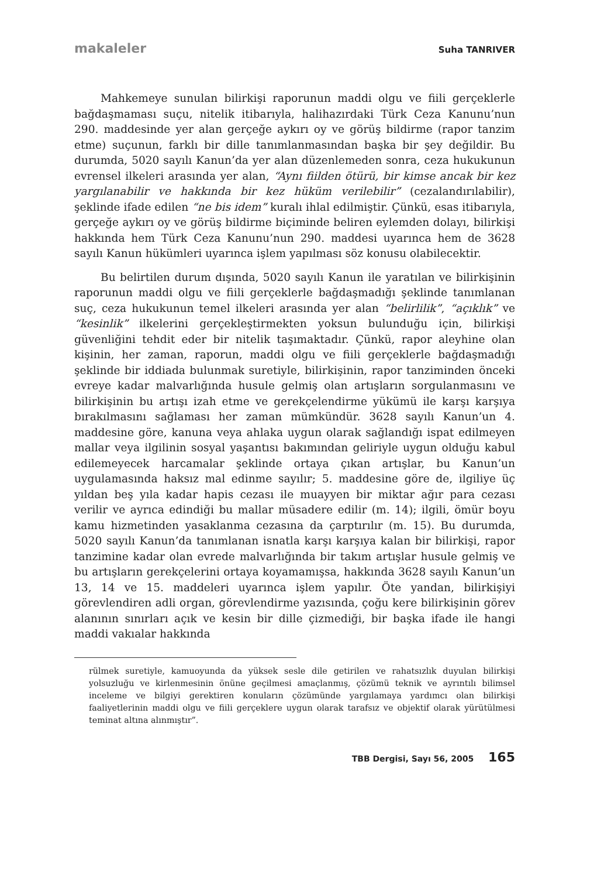makaleler Suha TANRIVER
Mahkemeye sunulan bilirkişi raporunun maddi olgu ve fiili gerçeklerle bağdaşmaması suçu, nitelik itibarıyla, halihazırdaki Türk Ceza Kanunu’nun 290. maddesinde yer alan gerçeğe aykırı oy ve görüş bildirme (rapor tanzim etme) suçunun, farklı bir dille tanımlanmasından başka bir şey değildir. Bu durumda, 5020 sayılı Kanun’da yer alan düzenlemeden sonra, ceza hukukunun evrensel ilkeleri arasında yer alan, “Aynı fiilden ötürü, bir kimse ancak bir kez yargılanabilir ve hakkında bir kez hüküm verilebilir” (cezalandırılabilir), şeklinde ifade edilen “ne bis idem” kuralı ihlal edilmiştir. Çünkü, esas itibarıyla, gerçeğe aykırı oy ve görüş bildirme biçiminde beliren eylemden dolayı, bilirkişi hakkında hem Türk Ceza Kanunu’nun 290. maddesi uyarınca hem de 3628 sayılı Kanun hükümleri uyarınca işlem yapılması söz konusu olabilecektir.
Bu belirtilen durum dışında, 5020 sayılı Kanun ile yaratılan ve bilirkişinin raporunun maddi olgu ve fiili gerçeklerle bağdaşmadığı şeklinde tanımlanan suç, ceza hukukunun temel ilkeleri arasında yer alan “belirlilik”, “açıklık” ve “kesinlik” ilkelerini gerçekleştirmekten yoksun bulunduğu için, bilirkişi güvenliğini tehdit eder bir nitelik taşımaktadır. Çünkü, rapor aleyhine olan kişinin, her zaman, raporun, maddi olgu ve fiili gerçeklerle bağdaşmadığı şeklinde bir iddiada bulunmak suretiyle, bilirkişinin, rapor tanziminden önceki evreye kadar malvarlığında husule gelmiş olan artışların sorgulanmasını ve bilirkişinin bu artışı izah etme ve gerekçelendirme yükümü ile karşı karşıya bırakılmasını sağlaması her zaman mümkündür. 3628 sayılı Kanun’un 4. maddesine göre, kanuna veya ahlaka uygun olarak sağlandığı ispat edilmeyen mallar veya ilgilinin sosyal yaşantısı bakımından geliriyle uygun olduğu kabul edilemeyecek harcamalar şeklinde ortaya çıkan artışlar, bu Kanun’un uygulamasında haksız mal edinme sayılır; 5. maddesine göre de, ilgiliye üç yıldan beş yıla kadar hapis cezası ile muayyen bir miktar ağır para cezası verilir ve ayrıca edindiği bu mallar müsadere edilir (m. 14); ilgili, ömür boyu kamu hizmetinden yasaklanma cezasına da çarptırılır (m. 15). Bu durumda, 5020 sayılı Kanun’da tanımlanan isnatla karşı karşıya kalan bir bilirkişi, rapor tanzimine kadar olan evrede malvarlığında bir takım artışlar husule gelmiş ve bu artışların gerekçelerini ortaya koyamamışsa, hakkında 3628 sayılı Kanun’un 13, 14 ve 15. maddeleri uyarınca işlem yapılır. Öte yandan, bilirkişiyi görevlendiren adli organ, görevlendirme yazısında, çoğu kere bilirkişinin görev alanının sınırları açık ve kesin bir dille çizmediği, bir başka ifade ile hangi maddi vakıalar hakkında
rülmek suretiyle, kamuoyunda da yüksek sesle dile getirilen ve rahatsızlık duyulan bilirkişi yolsuzluğu ve kirlenmesinin önüne geçilmesi amaçlanmış, çözümü teknik ve ayrıntılı bilimsel inceleme ve bilgiyi gerektiren konuların çözümünde yargılamaya yardımcı olan bilirkişi faaliyetlerinin maddi olgu ve fiili gerçeklere uygun olarak tarafsız ve objektif olarak yürütülmesi teminat altına alınmıştır”.
TBB Dergisi, Sayı 56, 2005 165